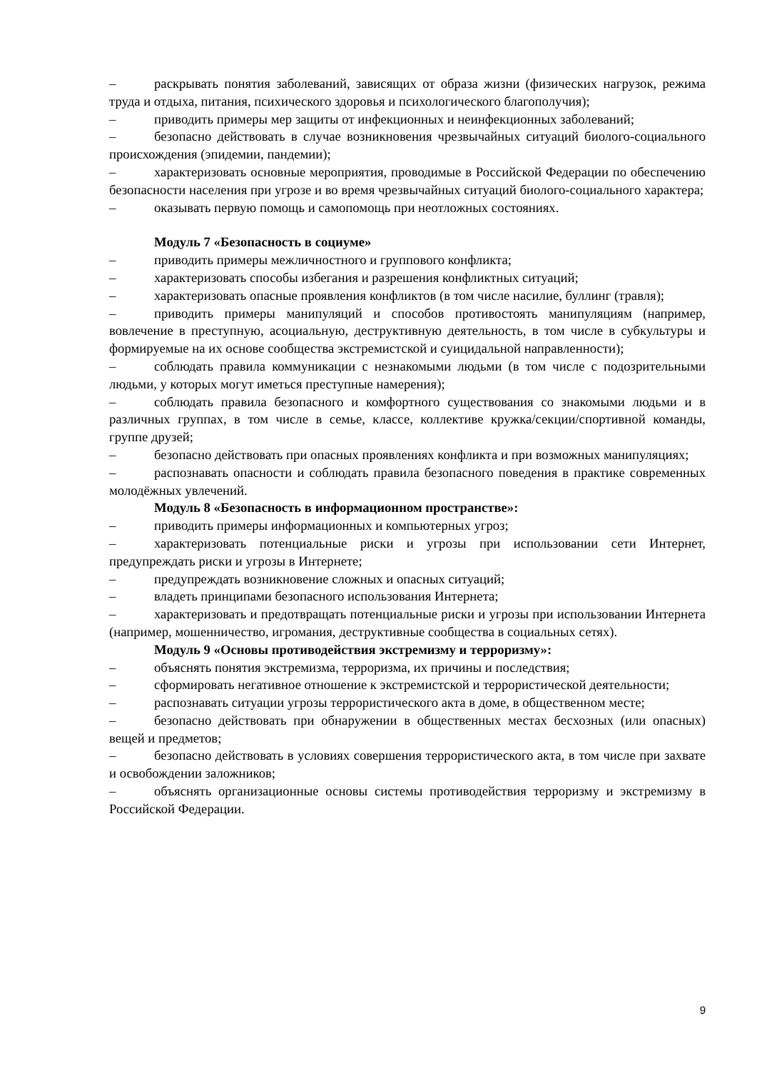– раскрывать понятия заболеваний, зависящих от образа жизни (физических нагрузок, режима труда и отдыха, питания, психического здоровья и психологического благополучия);
– приводить примеры мер защиты от инфекционных и неинфекционных заболеваний;
– безопасно действовать в случае возникновения чрезвычайных ситуаций биолого-социального происхождения (эпидемии, пандемии);
– характеризовать основные мероприятия, проводимые в Российской Федерации по обеспечению безопасности населения при угрозе и во время чрезвычайных ситуаций биолого-социального характера;
– оказывать первую помощь и самопомощь при неотложных состояниях.
Модуль 7 «Безопасность в социуме»
– приводить примеры межличностного и группового конфликта;
– характеризовать способы избегания и разрешения конфликтных ситуаций;
– характеризовать опасные проявления конфликтов (в том числе насилие, буллинг (травля);
– приводить примеры манипуляций и способов противостоять манипуляциям (например, вовлечение в преступную, асоциальную, деструктивную деятельность, в том числе в субкультуры и формируемые на их основе сообщества экстремистской и суицидальной направленности);
– соблюдать правила коммуникации с незнакомыми людьми (в том числе с подозрительными людьми, у которых могут иметься преступные намерения);
– соблюдать правила безопасного и комфортного существования со знакомыми людьми и в различных группах, в том числе в семье, классе, коллективе кружка/секции/спортивной команды, группе друзей;
– безопасно действовать при опасных проявлениях конфликта и при возможных манипуляциях;
– распознавать опасности и соблюдать правила безопасного поведения в практике современных молодёжных увлечений.
Модуль 8 «Безопасность в информационном пространстве»:
– приводить примеры информационных и компьютерных угроз;
– характеризовать потенциальные риски и угрозы при использовании сети Интернет, предупреждать риски и угрозы в Интернете;
– предупреждать возникновение сложных и опасных ситуаций;
– владеть принципами безопасного использования Интернета;
– характеризовать и предотвращать потенциальные риски и угрозы при использовании Интернета (например, мошенничество, игромания, деструктивные сообщества в социальных сетях).
Модуль 9 «Основы противодействия экстремизму и терроризму»:
– объяснять понятия экстремизма, терроризма, их причины и последствия;
– сформировать негативное отношение к экстремистской и террористической деятельности;
– распознавать ситуации угрозы террористического акта в доме, в общественном месте;
– безопасно действовать при обнаружении в общественных местах бесхозных (или опасных) вещей и предметов;
– безопасно действовать в условиях совершения террористического акта, в том числе при захвате и освобождении заложников;
– объяснять организационные основы системы противодействия терроризму и экстремизму в Российской Федерации.
9